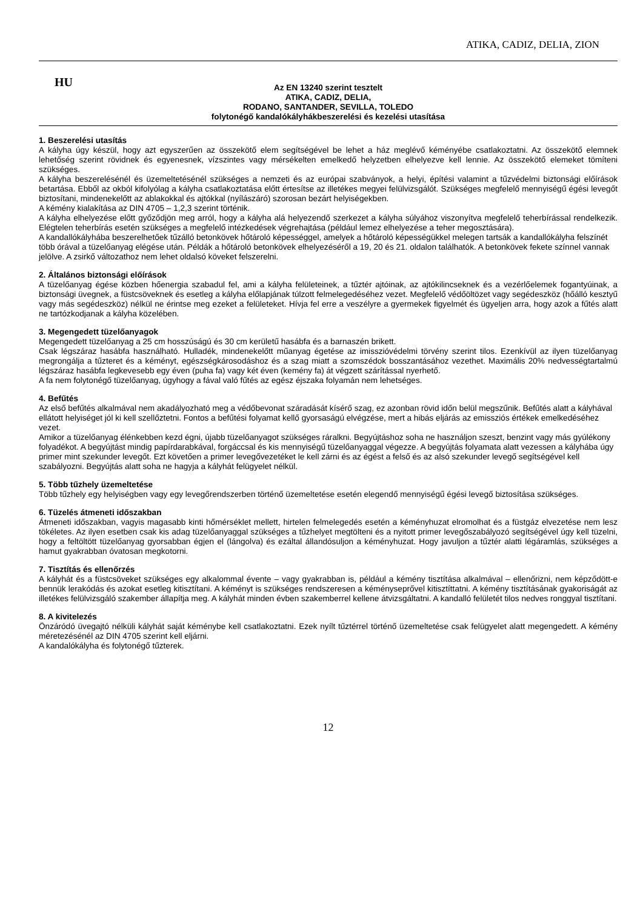ATIKA, CADIZ, DELIA, ZION
HU
Az EN 13240 szerint tesztelt
ATIKA, CADIZ, DELIA,
RODANO, SANTANDER, SEVILLA, TOLEDO
folytonégő kandalókályhákbeszerelési és kezelési utasítása
1. Beszerelési utasítás
A kályha úgy készül, hogy azt egyszerűen az összekötő elem segítségével be lehet a ház meglévő kéményébe csatlakoztatni. Az összekötő elemnek lehetőség szerint rövidnek és egyenesnek, vízszintes vagy mérsékelten emelkedő helyzetben elhelyezve kell lennie. Az összekötő elemeket tömíteni szükséges.
A kályha beszerelésénél és üzemeltetésénél szükséges a nemzeti és az európai szabványok, a helyi, építési valamint a tűzvédelmi biztonsági előírások betartása. Ebből az okból kifolyólag a kályha csatlakoztatása előtt értesítse az illetékes megyei felülvizsgálót. Szükséges megfelelő mennyiségű égési levegőt biztosítani, mindenekelőtt az ablakokkal és ajtókkal (nyílászáró) szorosan bezárt helyiségekben.
A kémény kialakítása az DIN 4705 – 1,2,3 szerint történik.
A kályha elhelyezése előtt győződjön meg arról, hogy a kályha alá helyezendő szerkezet a kályha súlyához viszonyítva megfelelő teherbírással rendelkezik. Elégtelen teherbírás esetén szükséges a megfelelő intézkedések végrehajtása (például lemez elhelyezése a teher megosztására).
A kandallókályhába beszerelhetőek tűzálló betonkövek hőtároló képességgel, amelyek a hőtároló képességükkel melegen tartsák a kandallókályha felszínét több órával a tüzelőanyag elégése után. Példák a hőtároló betonkövek elhelyezéséről a 19, 20 és 21. oldalon találhatók. A betonkövek fekete színnel vannak jelölve. A zsirkő változathoz nem lehet oldalsó köveket felszerelni.
2. Általános biztonsági előírások
A tüzelőanyag égése közben hőenergia szabadul fel, ami a kályha felületeinek, a tűztér ajtóinak, az ajtókilincseknek és a vezérlőelemek fogantyúinak, a biztonsági üvegnek, a füstcsöveknek és esetleg a kályha előlapjának túlzott felmelegedéséhez vezet. Megfelelő védőöltözet vagy segédeszköz (hőálló kesztyű vagy más segédeszköz) nélkül ne érintse meg ezeket a felületeket. Hívja fel erre a veszélyre a gyermekek figyelmét és ügyeljen arra, hogy azok a fűtés alatt ne tartózkodjanak a kályha közelében.
3. Megengedett tüzelőanyagok
Megengedett tüzelőanyag a 25 cm hosszúságú és 30 cm kerületű hasábfa és a barnaszén brikett.
Csak légszáraz hasábfa használható. Hulladék, mindenekelőtt műanyag égetése az imisszióvédelmi törvény szerint tilos. Ezenkívül az ilyen tüzelőanyag megrongálja a tűzteret és a kéményt, egészségkárosodáshoz és a szag miatt a szomszédok bosszantásához vezethet. Maximális 20% nedvességtartalmú légszáraz hasábfa legkevesebb egy éven (puha fa) vagy két éven (kemény fa) át végzett szárítással nyerhető.
A fa nem folytonégő tüzelőanyag, úgyhogy a fával való fűtés az egész éjszaka folyamán nem lehetséges.
4. Befűtés
Az első befűtés alkalmával nem akadályozható meg a védőbevonat száradását kísérő szag, ez azonban rövid időn belül megszűnik. Befűtés alatt a kályhával ellátott helyiséget jól ki kell szellőztetni. Fontos a befűtési folyamat kellő gyorsaságú elvégzése, mert a hibás eljárás az emissziós értékek emelkedéséhez vezet.
Amikor a tüzelőanyag élénkebben kezd égni, újabb tüzelőanyagot szükséges ráralkni. Begyújtáshoz soha ne használjon szeszt, benzint vagy más gyúlékony folyadékot. A begyújtást mindig papírdarabkával, forgáccsal és kis mennyiségű tüzelőanyaggal végezze. A begyújtás folyamata alatt vezessen a kályhába úgy primer mint szekunder levegőt. Ezt követően a primer levegővezetéket le kell zárni és az égést a felső és az alsó szekunder levegő segítségével kell szabályozni. Begyújtás alatt soha ne hagyja a kályhát felügyelet nélkül.
5. Több tűzhely üzemeltetése
Több tűzhely egy helyiségben vagy egy levegőrendszerben történő üzemeltetése esetén elegendő mennyiségű égési levegő biztosítása szükséges.
6. Tüzelés átmeneti időszakban
Átmeneti időszakban, vagyis magasabb kinti hőmérséklet mellett, hirtelen felmelegedés esetén a kéményhuzat elromolhat és a füstgáz elvezetése nem lesz tökéletes. Az ilyen esetben csak kis adag tüzelőanyaggal szükséges a tűzhelyet megtölteni és a nyitott primer levegőszabályozó segítségével úgy kell tüzelni, hogy a feltöltött tüzelőanyag gyorsabban égjen el (lángolva) és ezáltal állandósuljon a kéményhuzat. Hogy javuljon a tűztér alatti légáramlás, szükséges a hamut gyakrabban óvatosan megkotorni.
7. Tisztítás és ellenőrzés
A kályhát és a füstcsöveket szükséges egy alkalommal évente – vagy gyakrabban is, például a kémény tisztítása alkalmával – ellenőrizni, nem képződött-e bennük lerakódás és azokat esetleg kitisztítani. A kéményt is szükséges rendszeresen a kéményseprővel kitisztíttatni. A kémény tisztításának gyakoriságát az illetékes felülvizsgáló szakember állapítja meg. A kályhát minden évben szakemberrel kellene átvizsgáltatni. A kandalló felületét tilos nedves ronggyal tisztítani.
8. A kivitelezés
Önzáródó üvegajtó nélküli kályhát saját kéménybe kell csatlakoztatni. Ezek nyílt tűztérrel történő üzemeltetése csak felügyelet alatt megengedett. A kémény méretezésénél az DIN 4705 szerint kell eljárni.
A kandalókályha és folytonégő tűzterek.
12